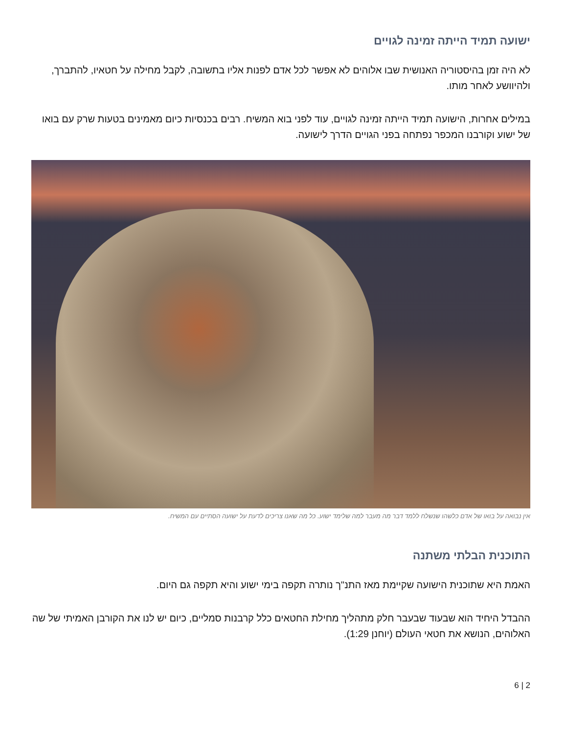ישועה תמיד הייתה זמינה לגויים
לא היה זמן בהיסטוריה האנושית שבו אלוהים לא אפשר לכל אדם לפנות אליו בתשובה, לקבל מחילה על חטאיו, להתברך, ולהיוושע לאחר מותו.
במילים אחרות, הישועה תמיד הייתה זמינה לגויים, עוד לפני בוא המשיח. רבים בכנסיות כיום מאמינים בטעות שרק עם בואו של ישוע וקורבנו המכפר נפתחה בפני הגויים הדרך לישועה.
אין נבואה על בואו של אדם כלשהו שנשלח ללמד דבר מה מעבר למה שלימד ישוע. כל מה שאנו צריכים לדעת על ישועה הסתיים עם המשיח.
התוכנית הבלתי משתנה
האמת היא שתוכנית הישועה שקיימת מאז התנ"ך נותרה תקפה בימי ישוע והיא תקפה גם היום.
ההבדל היחיד הוא שבעוד שבעבר חלק מתהליך מחילת החטאים כלל קרבנות סמליים, כיום יש לנו את הקורבן האמיתי של שה האלוהים, הנושא את חטאי העולם (יוחנן 1:29).
2 | 6